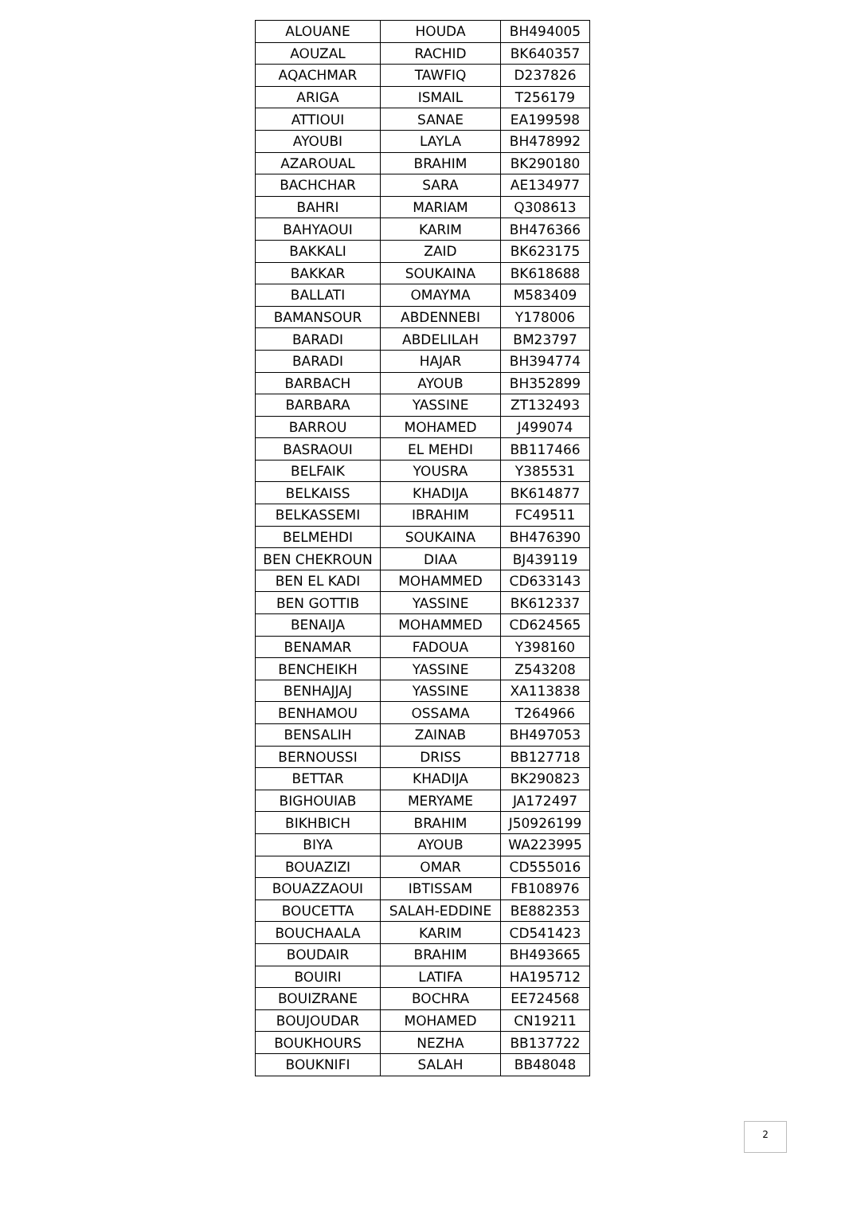| ALOUANE | HOUDA | BH494005 |
| AOUZAL | RACHID | BK640357 |
| AQACHMAR | TAWFIQ | D237826 |
| ARIGA | ISMAIL | T256179 |
| ATTIOUI | SANAE | EA199598 |
| AYOUBI | LAYLA | BH478992 |
| AZAROUAL | BRAHIM | BK290180 |
| BACHCHAR | SARA | AE134977 |
| BAHRI | MARIAM | Q308613 |
| BAHYAOUI | KARIM | BH476366 |
| BAKKALI | ZAID | BK623175 |
| BAKKAR | SOUKAINA | BK618688 |
| BALLATI | OMAYMA | M583409 |
| BAMANSOUR | ABDENNEBI | Y178006 |
| BARADI | ABDELILAH | BM23797 |
| BARADI | HAJAR | BH394774 |
| BARBACH | AYOUB | BH352899 |
| BARBARA | YASSINE | ZT132493 |
| BARROU | MOHAMED | J499074 |
| BASRAOUI | EL MEHDI | BB117466 |
| BELFAIK | YOUSRA | Y385531 |
| BELKAISS | KHADIJA | BK614877 |
| BELKASSEMI | IBRAHIM | FC49511 |
| BELMEHDI | SOUKAINA | BH476390 |
| BEN CHEKROUN | DIAA | BJ439119 |
| BEN EL KADI | MOHAMMED | CD633143 |
| BEN GOTTIB | YASSINE | BK612337 |
| BENAIJA | MOHAMMED | CD624565 |
| BENAMAR | FADOUA | Y398160 |
| BENCHEIKH | YASSINE | Z543208 |
| BENHAJJAJ | YASSINE | XA113838 |
| BENHAMOU | OSSAMA | T264966 |
| BENSALIH | ZAINAB | BH497053 |
| BERNOUSSI | DRISS | BB127718 |
| BETTAR | KHADIJA | BK290823 |
| BIGHOUIAB | MERYAME | JA172497 |
| BIKHBICH | BRAHIM | J50926199 |
| BIYA | AYOUB | WA223995 |
| BOUAZIZI | OMAR | CD555016 |
| BOUAZZAOUI | IBTISSAM | FB108976 |
| BOUCETTA | SALAH-EDDINE | BE882353 |
| BOUCHAALA | KARIM | CD541423 |
| BOUDAIR | BRAHIM | BH493665 |
| BOUIRI | LATIFA | HA195712 |
| BOUIZRANE | BOCHRA | EE724568 |
| BOUJOUDAR | MOHAMED | CN19211 |
| BOUKHOURS | NEZHA | BB137722 |
| BOUKNIFI | SALAH | BB48048 |
2